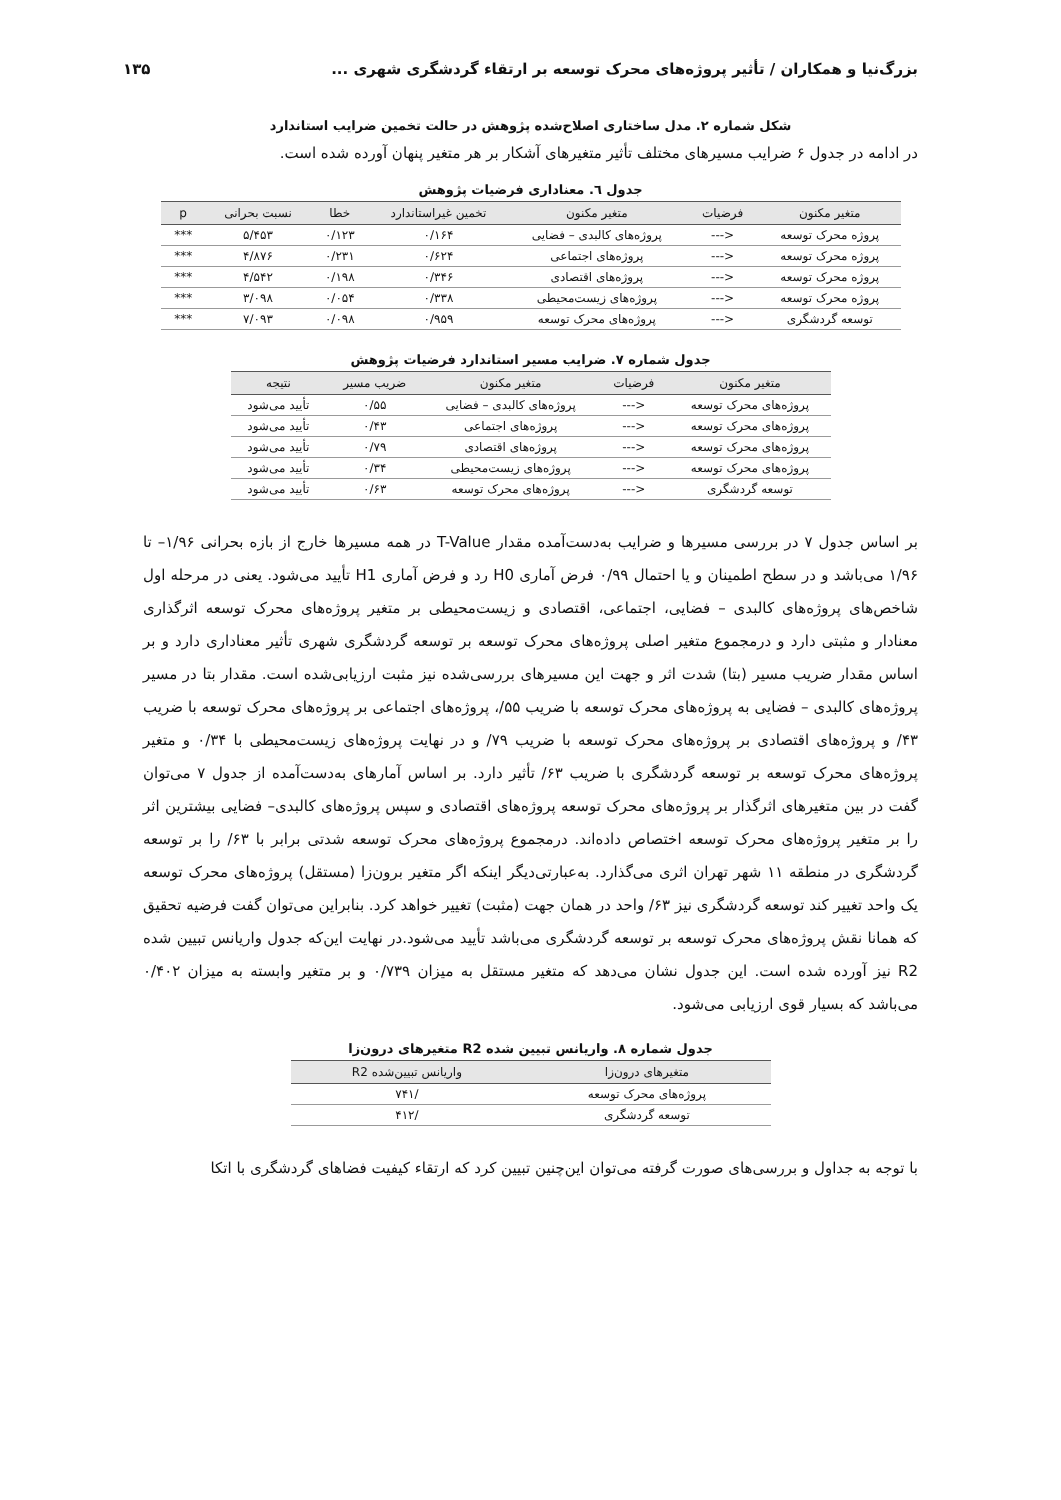بزرگ‌نیا و همکاران / تأثیر پروژه‌های محرک توسعه بر ارتقاء گردشگری شهری ... ۱۳۵
شکل شماره ۲. مدل ساختاری اصلاح‌شده پژوهش در حالت تخمین ضرایب استاندارد
در ادامه در جدول ۶ ضرایب مسیرهای مختلف تأثیر متغیرهای آشکار بر هر متغیر پنهان آورده شده است.
جدول ٦. معناداری فرضیات پژوهش
| متغیر مکنون | فرضیات | متغیر مکنون | تخمین غیراستاندارد | خطا | نسبت بحرانی | p |
| --- | --- | --- | --- | --- | --- | --- |
| پروژه محرک توسعه | <--- | پروژه‌های کالبدی – فضایی | ۰/۱۶۴ | ۰/۱۲۳ | ۵/۴۵۳ | *** |
| پروژه محرک توسعه | <--- | پروژه‌های اجتماعی | ۰/۶۲۴ | ۰/۲۳۱ | ۴/۸۷۶ | *** |
| پروژه محرک توسعه | <--- | پروژه‌های اقتصادی | ۰/۳۴۶ | ۰/۱۹۸ | ۴/۵۴۲ | *** |
| پروژه محرک توسعه | <--- | پروژه‌های زیست‌محیطی | ۰/۳۳۸ | ۰/۰۵۴ | ۳/۰۹۸ | *** |
| توسعه گردشگری | <--- | پروژه‌های محرک توسعه | ۰/۹۵۹ | ۰/۰۹۸ | ۷/۰۹۳ | *** |
جدول شماره ۷. ضرایب مسیر استاندارد فرضیات پژوهش
| متغیر مکنون | فرضیات | متغیر مکنون | ضریب مسیر | نتیجه |
| --- | --- | --- | --- | --- |
| پروژه‌های محرک توسعه | <--- | پروژه‌های کالبدی – فضایی | ۰/۵۵ | تأیید می‌شود |
| پروژه‌های محرک توسعه | <--- | پروژه‌های اجتماعی | ۰/۴۳ | تأیید می‌شود |
| پروژه‌های محرک توسعه | <--- | پروژه‌های اقتصادی | ۰/۷۹ | تأیید می‌شود |
| پروژه‌های محرک توسعه | <--- | پروژه‌های زیست‌محیطی | ۰/۳۴ | تأیید می‌شود |
| توسعه گردشگری | <--- | پروژه‌های محرک توسعه | ۰/۶۳ | تأیید می‌شود |
بر اساس جدول ۷ در بررسی مسیرها و ضرایب به‌دست‌آمده مقدار T-Value در همه مسیرها خارج از بازه بحرانی ۱/۹۶– تا ۱/۹۶ می‌باشد و در سطح اطمینان و یا احتمال ۰/۹۹ فرض آماری H0 رد و فرض آماری H1 تأیید می‌شود. یعنی در مرحله اول شاخص‌های پروژه‌های کالبدی – فضایی، اجتماعی، اقتصادی و زیست‌محیطی بر متغیر پروژه‌های محرک توسعه اثرگذاری معنادار و مثبتی دارد و درمجموع متغیر اصلی پروژه‌های محرک توسعه بر توسعه گردشگری شهری تأثیر معناداری دارد و بر اساس مقدار ضریب مسیر (بتا) شدت اثر و جهت این مسیرهای بررسی‌شده نیز مثبت ارزیابی‌شده است. مقدار بتا در مسیر پروژه‌های کالبدی – فضایی به پروژه‌های محرک توسعه با ضریب ۵۵/، پروژه‌های اجتماعی بر پروژه‌های محرک توسعه با ضریب ۴۳/ و پروژه‌های اقتصادی بر پروژه‌های محرک توسعه با ضریب ۷۹/ و در نهایت پروژه‌های زیست‌محیطی با ۰/۳۴ و متغیر پروژه‌های محرک توسعه بر توسعه گردشگری با ضریب ۶۳/ تأثیر دارد. بر اساس آمارهای به‌دست‌آمده از جدول ۷ می‌توان گفت در بین متغیرهای اثرگذار بر پروژه‌های محرک توسعه پروژه‌های اقتصادی و سپس پروژه‌های کالبدی– فضایی بیشترین اثر را بر متغیر پروژه‌های محرک توسعه اختصاص داده‌اند. درمجموع پروژه‌های محرک توسعه شدتی برابر با ۶۳/ را بر توسعه گردشگری در منطقه ۱۱ شهر تهران اثری می‌گذارد. به‌عبارتی‌دیگر اینکه اگر متغیر برون‌زا (مستقل) پروژه‌های محرک توسعه یک واحد تغییر کند توسعه گردشگری نیز ۶۳/ واحد در همان جهت (مثبت) تغییر خواهد کرد. بنابراین می‌توان گفت فرضیه تحقیق که همانا نقش پروژه‌های محرک توسعه بر توسعه گردشگری می‌باشد تأیید می‌شود.در نهایت این‌که جدول واریانس تبیین شده R2 نیز آورده شده است. این جدول نشان می‌دهد که متغیر مستقل به میزان ۰/۷۳۹ و بر متغیر وابسته به میزان ۰/۴۰۲ می‌باشد که بسیار قوی ارزیابی می‌شود.
جدول شماره ۸. واریانس تبیین شده R2 متغیرهای درون‌زا
| متغیرهای درون‌زا | واریانس تبیین‌شده R2 |
| --- | --- |
| پروژه‌های محرک توسعه | /۷۴۱ |
| توسعه گردشگری | /۴۱۲ |
با توجه به جداول و بررسی‌های صورت گرفته می‌توان این‌چنین تبیین کرد که ارتقاء کیفیت فضاهای گردشگری با اتکا